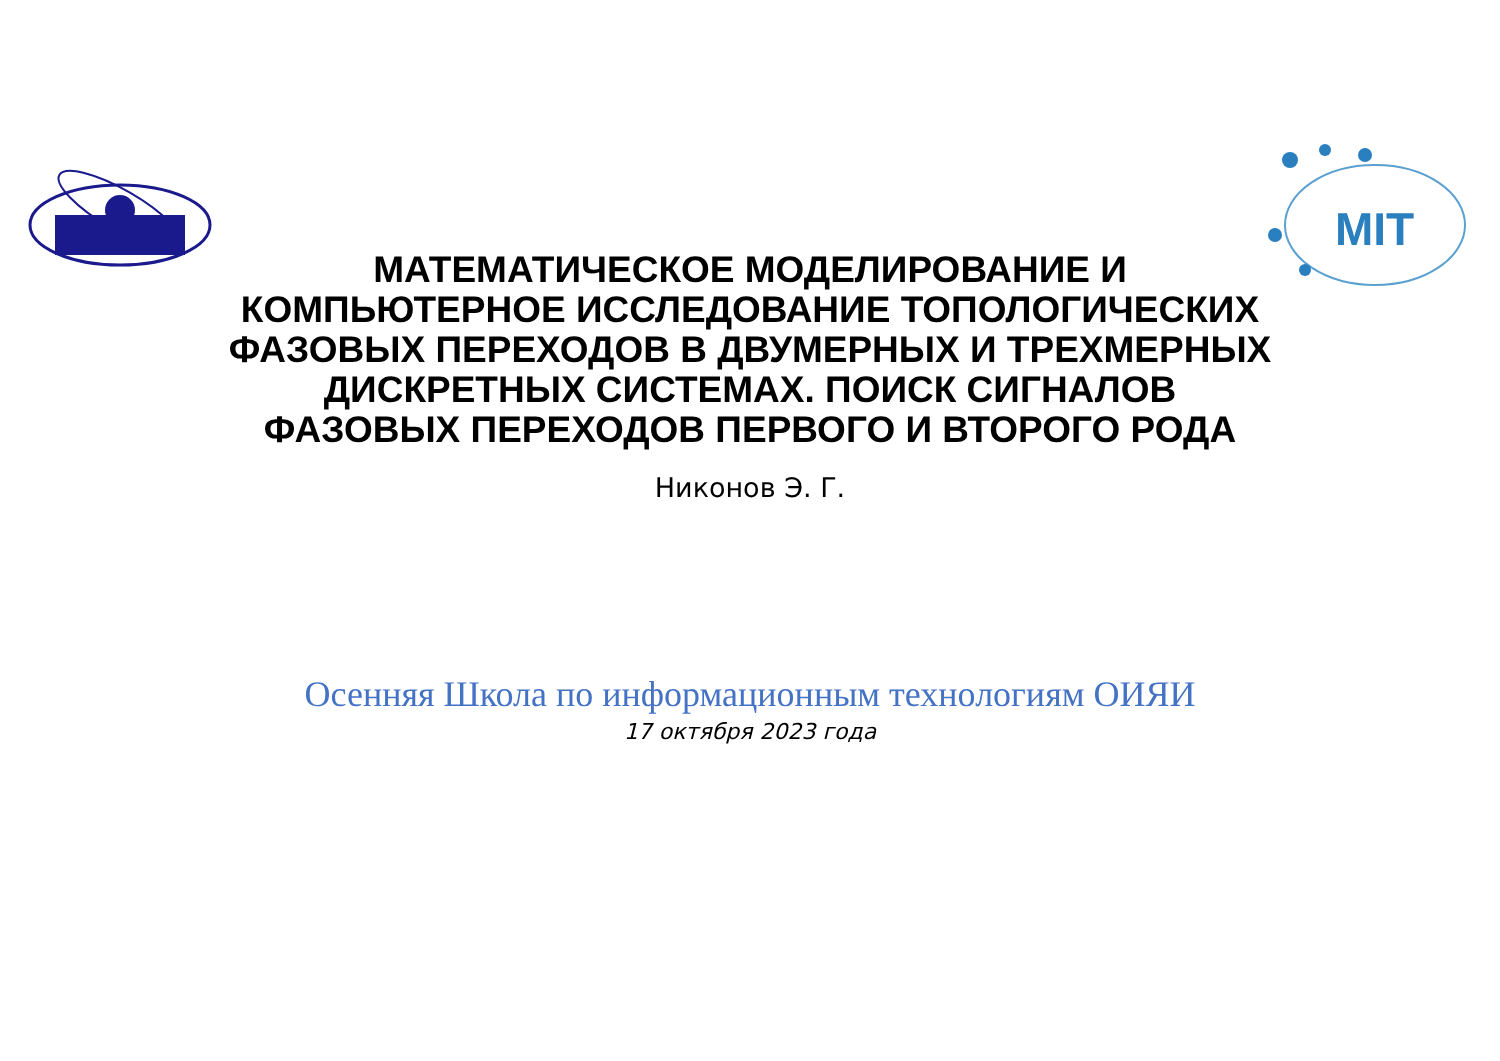MIT
МАТЕМАТИЧЕСКОЕ МОДЕЛИРОВАНИЕ И КОМПЬЮТЕРНОЕ ИССЛЕДОВАНИЕ ТОПОЛОГИЧЕСКИХ ФАЗОВЫХ ПЕРЕХОДОВ В ДВУМЕРНЫХ И ТРЕХМЕРНЫХ ДИСКРЕТНЫХ СИСТЕМАХ. ПОИСК СИГНАЛОВ ФАЗОВЫХ ПЕРЕХОДОВ ПЕРВОГО И ВТОРОГО РОДА
Никонов Э. Г.
Осенняя Школа по информационным технологиям ОИЯИ
17 октября 2023 года